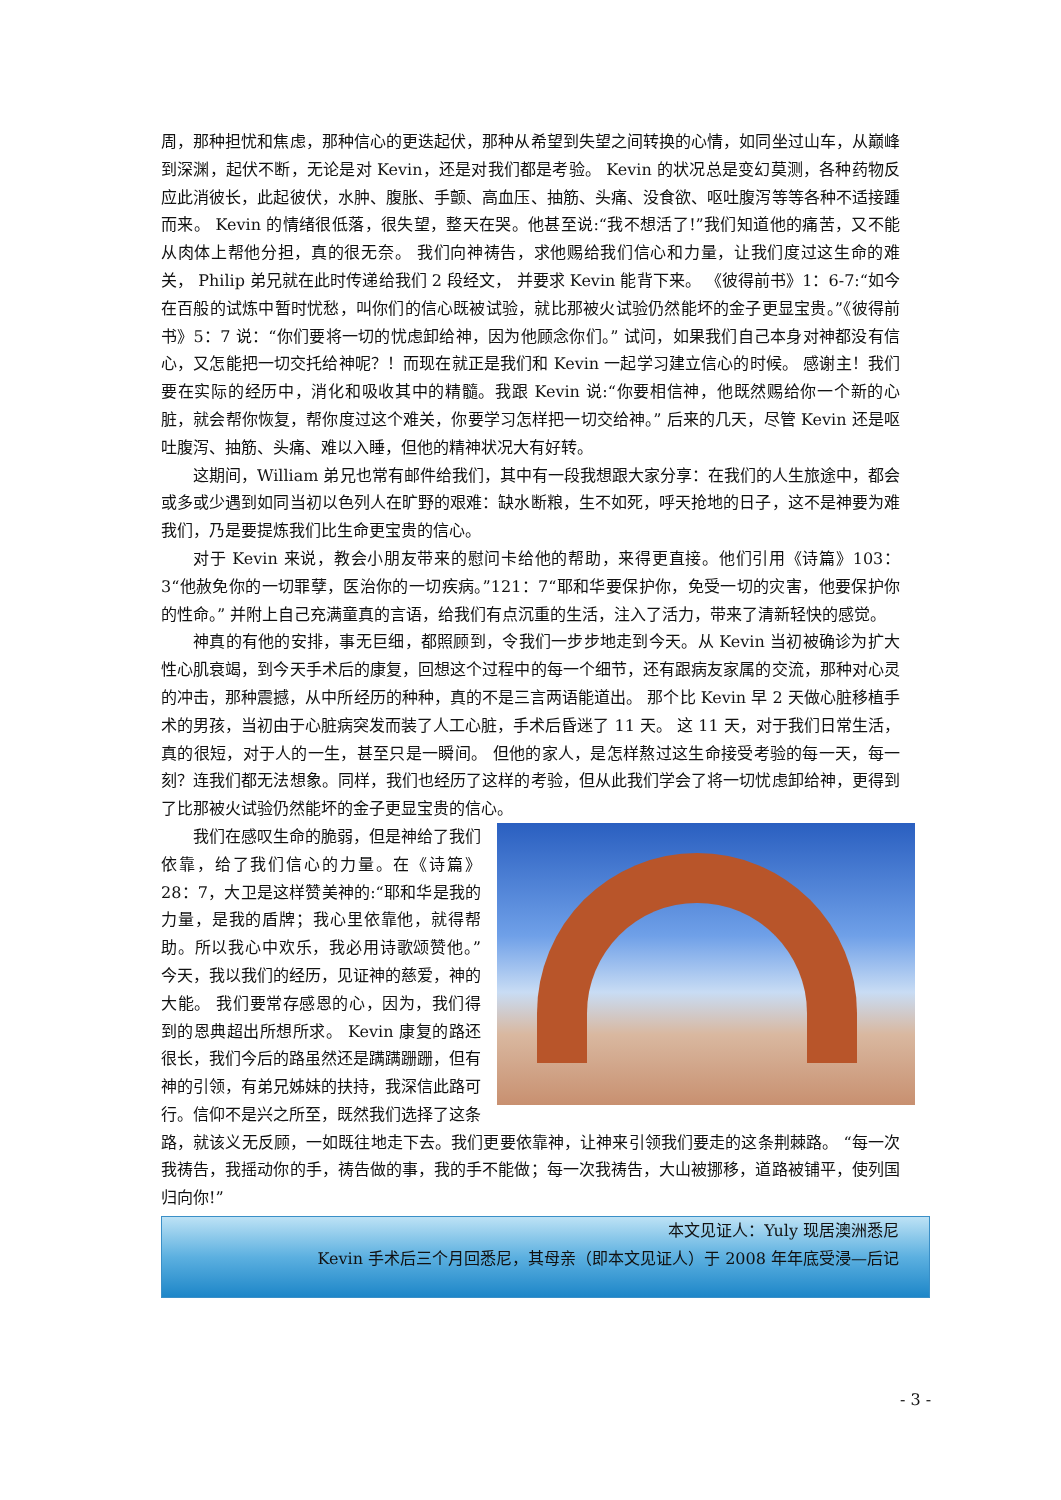周，那种担忧和焦虑，那种信心的更迭起伏，那种从希望到失望之间转换的心情，如同坐过山车，从巅峰到深渊，起伏不断，无论是对 Kevin，还是对我们都是考验。 Kevin 的状况总是变幻莫测，各种药物反应此消彼长，此起彼伏，水肿、腹胀、手颤、高血压、抽筋、头痛、没食欲、呕吐腹泻等等各种不适接踵而来。 Kevin 的情绪很低落，很失望，整天在哭。他甚至说:“我不想活了!”我们知道他的痛苦，又不能从肉体上帮他分担，真的很无奈。 我们向神祷告，求他赐给我们信心和力量，让我们度过这生命的难关， Philip 弟兄就在此时传递给我们 2 段经文， 并要求 Kevin 能背下来。 《彼得前书》1：6-7:“如今在百般的试炼中暂时忧愁，叫你们的信心既被试验，就比那被火试验仍然能坏的金子更显宝贵。”《彼得前书》5：7 说：“你们要将一切的忧虑卸给神，因为他顾念你们。” 试问，如果我们自己本身对神都没有信心，又怎能把一切交托给神呢？！而现在就正是我们和 Kevin 一起学习建立信心的时候。 感谢主！我们要在实际的经历中，消化和吸收其中的精髓。我跟 Kevin 说:“你要相信神，他既然赐给你一个新的心脏，就会帮你恢复，帮你度过这个难关，你要学习怎样把一切交给神。” 后来的几天，尽管 Kevin 还是呕吐腹泻、抽筋、头痛、难以入睡，但他的精神状况大有好转。
这期间，William 弟兄也常有邮件给我们，其中有一段我想跟大家分享：在我们的人生旅途中，都会或多或少遇到如同当初以色列人在旷野的艰难：缺水断粮，生不如死，呼天抢地的日子，这不是神要为难我们，乃是要提炼我们比生命更宝贵的信心。
对于 Kevin 来说，教会小朋友带来的慰问卡给他的帮助，来得更直接。他们引用《诗篇》103：3“他赦免你的一切罪孽，医治你的一切疾病。”121：7“耶和华要保护你，免受一切的灾害，他要保护你的性命。” 并附上自己充满童真的言语，给我们有点沉重的生活，注入了活力，带来了清新轻快的感觉。
神真的有他的安排，事无巨细，都照顾到，令我们一步步地走到今天。从 Kevin 当初被确诊为扩大性心肌衰竭，到今天手术后的康复，回想这个过程中的每一个细节，还有跟病友家属的交流，那种对心灵的冲击，那种震撼，从中所经历的种种，真的不是三言两语能道出。 那个比 Kevin 早 2 天做心脏移植手术的男孩，当初由于心脏病突发而装了人工心脏，手术后昏迷了 11 天。 这 11 天，对于我们日常生活，真的很短，对于人的一生，甚至只是一瞬间。 但他的家人，是怎样熬过这生命接受考验的每一天，每一刻？连我们都无法想象。同样，我们也经历了这样的考验，但从此我们学会了将一切忧虑卸给神，更得到了比那被火试验仍然能坏的金子更显宝贵的信心。
我们在感叹生命的脆弱，但是神给了我们依靠，给了我们信心的力量。在《诗篇》28：7，大卫是这样赞美神的:“耶和华是我的力量，是我的盾牌；我心里依靠他，就得帮助。所以我心中欢乐，我必用诗歌颂赞他。”今天，我以我们的经历，见证神的慈爱，神的大能。 我们要常存感恩的心，因为，我们得到的恩典超出所想所求。 Kevin 康复的路还很长，我们今后的路虽然还是蹒蹒跚跚，但有神的引领，有弟兄姊妹的扶持，我深信此路可行。信仰不是兴之所至，既然我们选择了这条路，就该义无反顾，一如既往地走下去。我们更要依靠神，让神来引领我们要走的这条荆棘路。 “每一次我祷告，我摇动你的手，祷告做的事，我的手不能做；每一次我祷告，大山被挪移，道路被铺平，使列国归向你!”
本文见证人：Yuly 现居澳洲悉尼
Kevin 手术后三个月回悉尼，其母亲（即本文见证人）于 2008 年年底受浸—后记
- 3 -